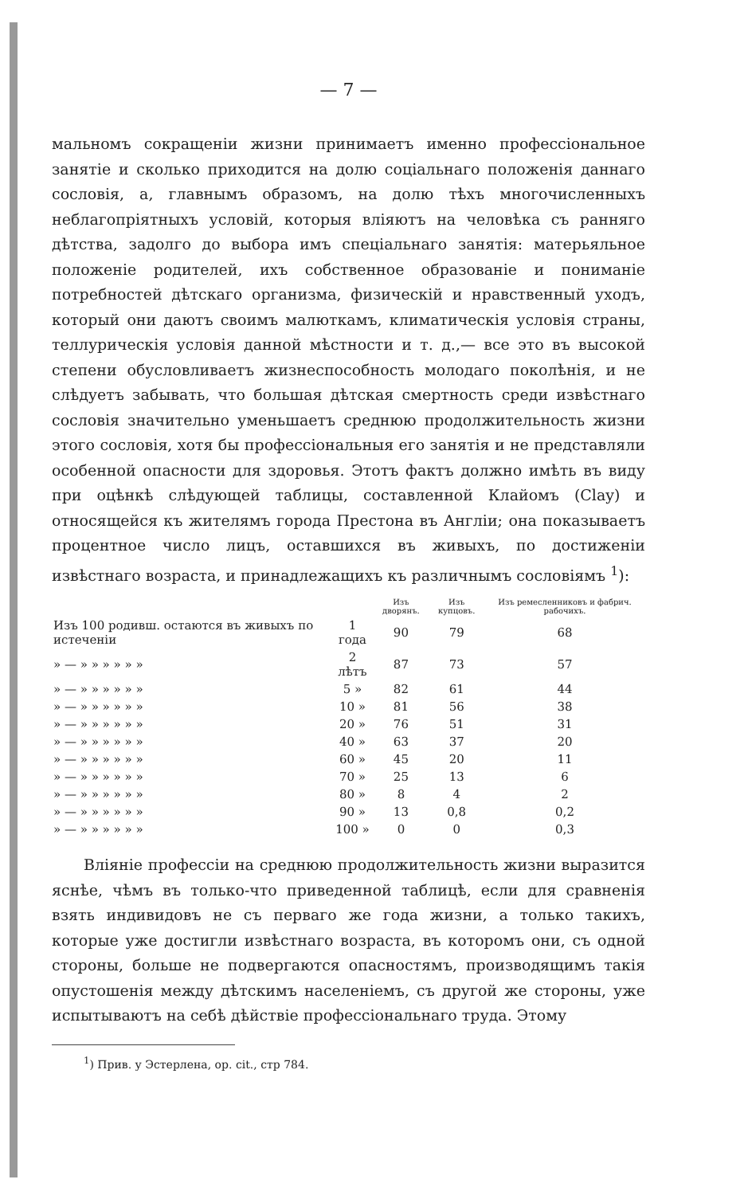— 7 —
мальномъ сокращеніи жизни принимаетъ именно профессіональное занятіе и сколько приходится на долю соціальнаго положенія даннаго сословія, а, главнымъ образомъ, на долю тѣхъ многочисленныхъ неблагопріятныхъ условій, которыя вліяютъ на человѣка съ ранняго дѣтства, задолго до выбора имъ спеціальнаго занятія: матерьяльное положеніе родителей, ихъ собственное образованіе и пониманіе потребностей дѣтскаго организма, физическій и нравственный уходъ, который они даютъ своимъ малюткамъ, климатическія условія страны, теллурическія условія данной мѣстности и т. д.,— все это въ высокой степени обусловливаетъ жизнеспособность молодаго поколѣнія, и не слѣдуетъ забывать, что большая дѣтская смертность среди извѣстнаго сословія значительно уменьшаетъ среднюю продолжительность жизни этого сословія, хотя бы профессіональныя его занятія и не представляли особенной опасности для здоровья. Этотъ фактъ должно имѣть въ виду при оцѣнкѣ слѣдующей таблицы, составленной Клайомъ (Clay) и относящейся къ жителямъ города Престона въ Англіи; она показываетъ процентное число лицъ, оставшихся въ живыхъ, по достиженіи извѣстнаго возраста, и принадлежащихъ къ различнымъ сословіямъ <sup>1</sup>):
| | | Изъ дворянъ. | Изъ купцовъ. | Изъ ремесленниковъ и фабрич. рабочихъ. |
| --- | --- | --- | --- | --- |
| Изъ 100 родивш. остаются въ живыхъ по истеченіи | 1 года | 90 | 79 | 68 |
| » — » » » » » » | 2 лѣтъ | 87 | 73 | 57 |
| » — » » » » » » | 5 » | 82 | 61 | 44 |
| » — » » » » » » | 10 » | 81 | 56 | 38 |
| » — » » » » » » | 20 » | 76 | 51 | 31 |
| » — » » » » » » | 40 » | 63 | 37 | 20 |
| » — » » » » » » | 60 » | 45 | 20 | 11 |
| » — » » » » » » | 70 » | 25 | 13 | 6 |
| » — » » » » » » | 80 » | 8 | 4 | 2 |
| » — » » » » » » | 90 » | 13 | 0,8 | 0,2 |
| » — » » » » » » | 100 » | 0 | 0 | 0,3 |
Вліяніе профессіи на среднюю продолжительность жизни выразится яснѣе, чѣмъ въ только-что приведенной таблицѣ, если для сравненія взять индивидовъ не съ перваго же года жизни, а только такихъ, которые уже достигли извѣстнаго возраста, въ которомъ они, съ одной стороны, больше не подвергаются опасностямъ, производящимъ такія опустошенія между дѣтскимъ населеніемъ, съ другой же стороны, уже испытываютъ на себѣ дѣйствіе профессіональнаго труда. Этому
<sup>1</sup>) Прив. у Эстерлена, op. cit., стр 784.